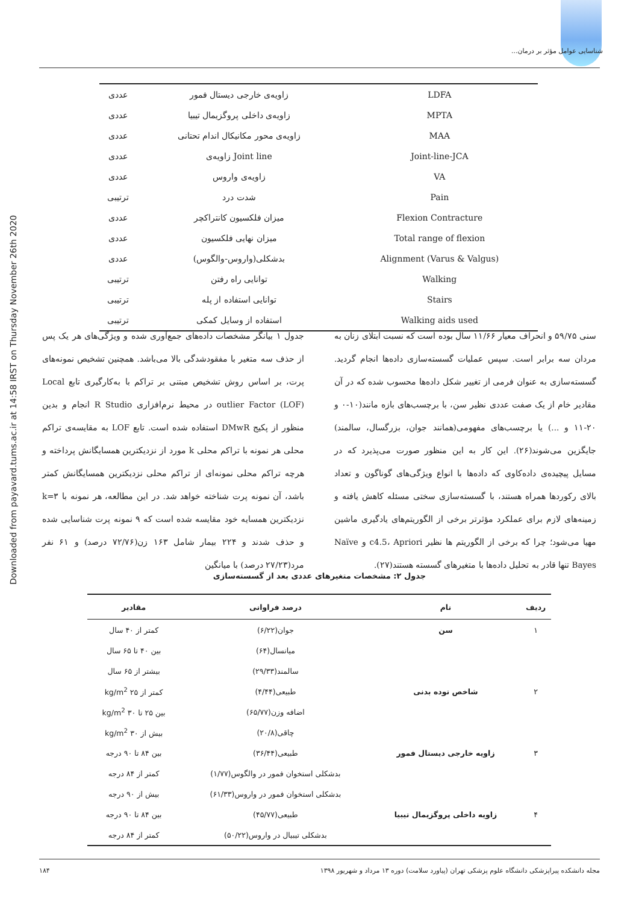شناسایی عوامل مؤثر بر درمان...
Downloaded from payavard.tums.ac.ir at 14:58 IRST on Thursday November 26th 2020
| عددی | زاویه‌ی خارجی دیستال فمور | LDFA |
| عددی | زاویه‌ی داخلی پروگزیمال تیبیا | MPTA |
| عددی | زاویه‌ی محور مکانیکال اندام تحتانی | MAA |
| عددی | زاویه‌ی Joint line | Joint-line-JCA |
| عددی | زاویه‌ی واروس | VA |
| ترتیبی | شدت درد | Pain |
| عددی | میزان فلکسیون کانتراکچر | Flexion Contracture |
| عددی | میزان نهایی فلکسیون | Total range of flexion |
| عددی | بدشکلی(واروس-والگوس) | Alignment (Varus & Valgus) |
| ترتیبی | توانایی راه رفتن | Walking |
| ترتیبی | توانایی استفاده از پله | Stairs |
| ترتیبی | استفاده از وسایل کمکی | Walking aids used |
جدول ۱ بیانگر مشخصات داده‌های جمع‌آوری شده و ویژگی‌های هر یک پس از حذف سه متغیر با مفقودشدگی بالا می‌باشد. همچنین تشخیص نمونه‌های پرت، بر اساس روش تشخیص مبتنی بر تراکم با به‌کارگیری تابع Local outlier Factor (LOF) در محیط نرم‌افزاری R Studio انجام و بدین منظور از پکیج DMwR استفاده شده است. تابع LOF به مقایسه‌ی تراکم محلی هر نمونه با تراکم محلی k مورد از نزدیکترین همسایگانش پرداخته و هرچه تراکم محلی نمونه‌ای از تراکم محلی نزدیکترین همسایگانش کمتر باشد، آن نمونه پرت شناخته خواهد شد. در این مطالعه، هر نمونه با k=۳ نزدیکترین همسایه خود مقایسه شده است که ۹ نمونه پرت شناسایی شده و حذف شدند و ۲۲۴ بیمار شامل ۱۶۳ زن(۷۲/۷۶ درصد) و ۶۱ نفر مرد(۲۷/۲۳ درصد) با میانگین
سنی ۵۹/۷۵ و انحراف معیار ۱۱/۶۶ سال بوده است که نسبت ابتلای زنان به مردان سه برابر است. سپس عملیات گسسته‌سازی داده‌ها انجام گردید. گسسته‌سازی به عنوان فرمی از تغییر شکل داده‌ها محسوب شده که در آن مقادیر خام از یک صفت عددی نظیر سن، با برچسب‌های بازه مانند(۱۰-۰ و ۲۰-۱۱ و ...) یا برچسب‌های مفهومی(همانند جوان، بزرگسال، سالمند) جایگزین می‌شوند(۲۶). این کار به این منظور صورت می‌پذیرد که در مسایل پیچیده‌ی داده‌کاوی که داده‌ها با انواع ویژگی‌های گوناگون و تعداد بالای رکوردها همراه هستند، با گسسته‌سازی سختی مسئله کاهش یافته و زمینه‌های لازم برای عملکرد مؤثرتر برخی از الگوریتم‌های یادگیری ماشین مهیا می‌شود؛ چرا که برخی از الگوریتم ها نظیر c4.5، Apriori و Naïve Bayes تنها قادر به تحلیل داده‌ها با متغیرهای گسسته هستند(۲۷).
جدول ۲: مشخصات متغیرهای عددی بعد از گسسته‌سازی
| ردیف | نام | درصد فراوانی | مقادیر |
| --- | --- | --- | --- |
| ۱ | سن | جوان(۶/۲۲) | کمتر از ۴۰ سال |
| | | میانسال(۶۴) | بین ۴۰ تا ۶۵ سال |
| | | سالمند(۲۹/۳۳) | بیشتر از ۶۵ سال |
| ۲ | شاخص توده بدنی | طبیعی(۴/۴۴) | کمتر از ۲۵ kg/m<sup>2</sup> |
| | | اضافه وزن(۶۵/۷۷) | بین ۲۵ تا ۳۰ kg/m<sup>2</sup> |
| | | چاقی(۲۰/۸) | بیش از ۳۰ kg/m<sup>2</sup> |
| ۳ | زاویه خارجی دیستال فمور | طبیعی(۳۶/۴۴) | بین ۸۴ تا ۹۰ درجه |
| | | بدشکلی استخوان فمور در والگوس(۱/۷۷) | کمتر از ۸۴ درجه |
| | | بدشکلی استخوان فمور در واروس(۶۱/۳۳) | بیش از ۹۰ درجه |
| ۴ | زاویه داخلی پروگزیمال تیبیا | طبیعی(۴۵/۷۷) | بین ۸۴ تا ۹۰ درجه |
| | | بدشکلی تیبیال در واروس(۵۰/۲۲) | کمتر از ۸۴ درجه |
مجله دانشکده پیراپزشکی دانشگاه علوم پزشکی تهران (پیاورد سلامت) دوره ۱۳ مرداد و شهریور ۱۳۹۸ ۱۸۴